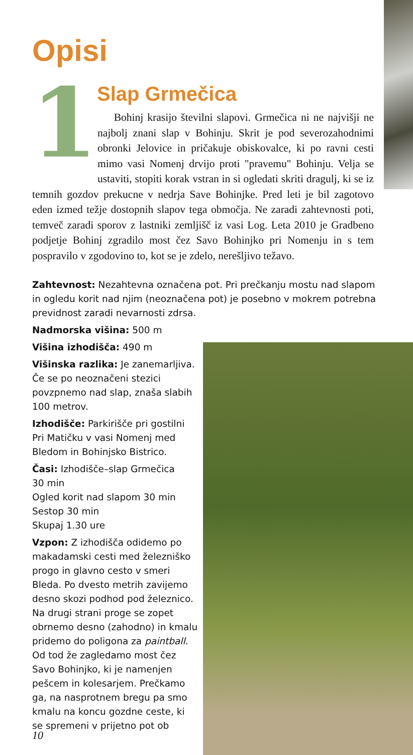Opisi
1 Slap Grmečica
Bohinj krasijo številni slapovi. Grmečica ni ne najvišji ne najbolj znani slap v Bohinju. Skrit je pod severozahodnimi obronki Jelovice in pričakuje obiskovalce, ki po ravni cesti mimo vasi Nomenj drvijo proti "pravemu" Bohinju. Velja se ustaviti, stopiti korak vstran in si ogledati skriti dragulj, ki se iz temnih gozdov prekucne v nedrja Save Bohinjke. Pred leti je bil zagotovo eden izmed težje dostopnih slapov tega območja. Ne zaradi zahtevnosti poti, temveč zaradi sporov z lastniki zemljišč iz vasi Log. Leta 2010 je Gradbeno podjetje Bohinj zgradilo most čez Savo Bohinjko pri Nomenju in s tem pospravilo v zgodovino to, kot se je zdelo, nerešljivo težavo.
Zahtevnost: Nezahtevna označena pot. Pri prečkanju mostu nad slapom in ogledu korit nad njim (neoznačena pot) je posebno v mokrem potrebna previdnost zaradi nevarnosti zdrsa.
Nadmorska višina: 500 m
Višina izhodišča: 490 m
Višinska razlika: Je zanemarljiva. Če se po neoznačeni stezici povzpnemo nad slap, znaša slabih 100 metrov.
Izhodišče: Parkirišče pri gostilni Pri Matičku v vasi Nomenj med Bledom in Bohinjsko Bistrico.
Časi: Izhodišče–slap Grmečica
30 min
Ogled korit nad slapom 30 min
Sestop 30 min
Skupaj 1.30 ure
Vzpon: Z izhodišča odidemo po makadamski cesti med železniško progo in glavno cesto v smeri Bleda. Po dvesto metrih zavijemo desno skozi podhod pod železnico. Na drugi strani proge se zopet obrnemo desno (zahodno) in kmalu pridemo do poligona za paintball. Od tod že zagledamo most čez Savo Bohinjko, ki je namenjen pešcem in kolesarjem. Prečkamo ga, na nasprotnem bregu pa smo kmalu na koncu gozdne ceste, ki se spremeni v prijetno pot ob
10